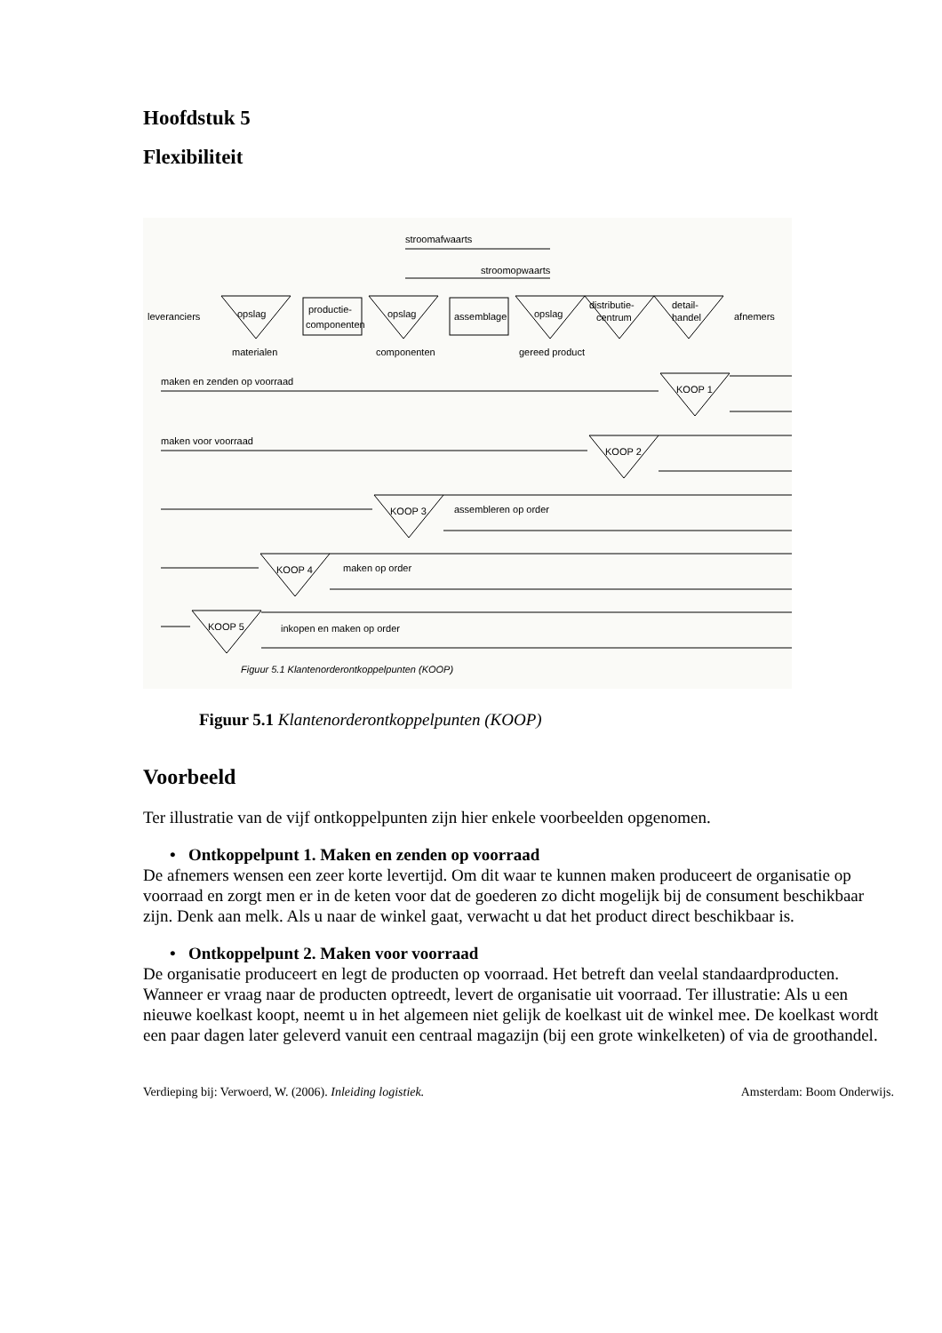Hoofdstuk 5
Flexibiliteit
stroomafwaarts
stroomopwaarts
leveranciers
opslag
productie-
componenten
opslag
assemblage
opslag
distributie-
centrum
detail-
handel
afnemers
materialen
componenten
gereed product
maken en zenden op voorraad
KOOP 1
maken voor voorraad
KOOP 2
KOOP 3
assembleren op order
KOOP 4
maken op order
KOOP 5
inkopen en maken op order
Figuur 5.1 Klantenorderontkoppelpunten (KOOP)
Figuur 5.1 Klantenorderontkoppelpunten (KOOP)
Voorbeeld
Ter illustratie van de vijf ontkoppelpunten zijn hier enkele voorbeelden opgenomen.
• Ontkoppelpunt 1. Maken en zenden op voorraad
De afnemers wensen een zeer korte levertijd. Om dit waar te kunnen maken produceert de organisatie op voorraad en zorgt men er in de keten voor dat de goederen zo dicht mogelijk bij de consument beschikbaar zijn. Denk aan melk. Als u naar de winkel gaat, verwacht u dat het product direct beschikbaar is.
• Ontkoppelpunt 2. Maken voor voorraad
De organisatie produceert en legt de producten op voorraad. Het betreft dan veelal standaardproducten. Wanneer er vraag naar de producten optreedt, levert de organisatie uit voorraad. Ter illustratie: Als u een nieuwe koelkast koopt, neemt u in het algemeen niet gelijk de koelkast uit de winkel mee. De koelkast wordt een paar dagen later geleverd vanuit een centraal magazijn (bij een grote winkelketen) of via de groothandel.
Verdieping bij: Verwoerd, W. (2006). Inleiding logistiek. Amsterdam: Boom Onderwijs.